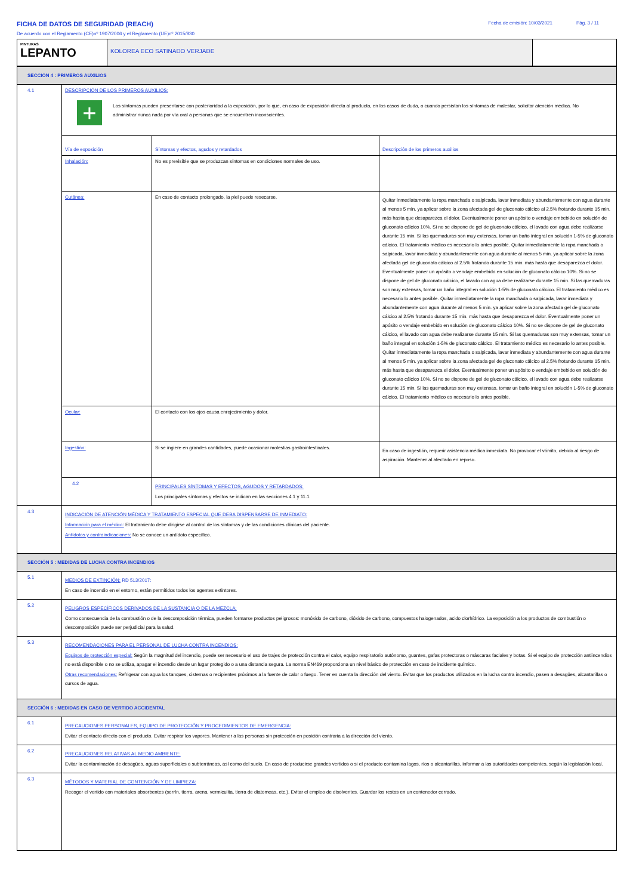FICHA DE DATOS DE SEGURIDAD (REACH)
De acuerdo con el Reglamento (CE)nº 1907/2006 y el Reglamento (UE)nº 2015/830
Fecha de emisión: 10/03/2021 Pág. 3 / 11
| PINTURAS LEPANTO | KOLOREA ECO SATINADO VERJADE | |
| SECCIÓN 4 : PRIMEROS AUXILIOS | | | |
| 4.1 | DESCRIPCIÓN DE LOS PRIMEROS AUXILIOS: + Los síntomas pueden presentarse con posterioridad a la exposición, por lo que, en caso de exposición directa al producto, en los casos de duda, o cuando persistan los síntomas de malestar, solicitar atención médica. No administrar nunca nada por vía oral a personas que se encuentren inconscientes. | | |
| | Vía de exposición | Síntomas y efectos, agudos y retardados | Descripción de los primeros auxilios |
| | Inhalación: | No es previsible que se produzcan síntomas en condiciones normales de uso. | |
| | Cutánea: | En caso de contacto prolongado, la piel puede resecarse. | Quitar inmediatamente la ropa manchada o salpicada, lavar inmediata y abundantemente con agua durante al menos 5 min. ya aplicar sobre la zona afectada gel de gluconato cálcico al 2.5% frotando durante 15 min. más hasta que desaparezca el dolor. Eventualmente poner un apósito o vendaje embebido en solución de gluconato cálcico 10%. Si no se dispone de gel de gluconato cálcico, el lavado con agua debe realizarse durante 15 min. Si las quemaduras son muy extensas, tomar un baño integral en solución 1-5% de gluconato cálcico. El tratamiento médico es necesario lo antes posible. Quitar inmediatamente la ropa manchada o salpicada, lavar inmediata y abundantemente con agua durante al menos 5 min. ya aplicar sobre la zona afectada gel de gluconato cálcico al 2.5% frotando durante 15 min. más hasta que desaparezca el dolor. Eventualmente poner un apósito o vendaje embebido en solución de gluconato cálcico 10%. Si no se dispone de gel de gluconato cálcico, el lavado con agua debe realizarse durante 15 min. Si las quemaduras son muy extensas, tomar un baño integral en solución 1-5% de gluconato cálcico. El tratamiento médico es necesario lo antes posible. Quitar inmediatamente la ropa manchada o salpicada, lavar inmediata y abundantemente con agua durante al menos 5 min. ya aplicar sobre la zona afectada gel de gluconato cálcico al 2.5% frotando durante 15 min. más hasta que desaparezca el dolor. Eventualmente poner un apósito o vendaje embebido en solución de gluconato cálcico 10%. Si no se dispone de gel de gluconato cálcico, el lavado con agua debe realizarse durante 15 min. Si las quemaduras son muy extensas, tomar un baño integral en solución 1-5% de gluconato cálcico. El tratamiento médico es necesario lo antes posible. Quitar inmediatamente la ropa manchada o salpicada, lavar inmediata y abundantemente con agua durante al menos 5 min. ya aplicar sobre la zona afectada gel de gluconato cálcico al 2.5% frotando durante 15 min. más hasta que desaparezca el dolor. Eventualmente poner un apósito o vendaje embebido en solución de gluconato cálcico 10%. Si no se dispone de gel de gluconato cálcico, el lavado con agua debe realizarse durante 15 min. Si las quemaduras son muy extensas, tomar un baño integral en solución 1-5% de gluconato cálcico. El tratamiento médico es necesario lo antes posible. |
| | Ocular: | El contacto con los ojos causa enrojecimiento y dolor. | |
| | Ingestión: | Si se ingiere en grandes cantidades, puede ocasionar molestias gastrointestinales. | En caso de ingestión, requerir asistencia médica inmediata. No provocar el vómito, debido al riesgo de aspiración. Mantener al afectado en reposo. |
| | 4.2 | PRINCIPALES SÍNTOMAS Y EFECTOS, AGUDOS Y RETARDADOS: Los principales síntomas y efectos se indican en las secciones 4.1 y 11.1 | |
| 4.3 | INDICACIÓN DE ATENCIÓN MÉDICA Y TRATAMIENTO ESPECIAL QUE DEBA DISPENSARSE DE INMEDIATO: Información para el médico: El tratamiento debe dirigirse al control de los síntomas y de las condiciones clínicas del paciente. Antídotos y contraindicaciones: No se conoce un antídoto específico. | | |
| SECCIÓN 5 : MEDIDAS DE LUCHA CONTRA INCENDIOS | | | |
| 5.1 | MEDIOS DE EXTINCIÓN: RD 513/2017: En caso de incendio en el entorno, están permitidos todos los agentes extintores. | | |
| 5.2 | PELIGROS ESPECÍFICOS DERIVADOS DE LA SUSTANCIA O DE LA MEZCLA: Como consecuencia de la combustión o de la descomposición térmica, pueden formarse productos peligrosos: monóxido de carbono, dióxido de carbono, compuestos halogenados, acido clorhídrico. La exposición a los productos de combustión o descomposición puede ser perjudicial para la salud. | | |
| 5.3 | RECOMENDACIONES PARA EL PERSONAL DE LUCHA CONTRA INCENDIOS: Equipos de protección especial: Según la magnitud del incendio, puede ser necesario el uso de trajes de protección contra el calor, equipo respiratorio autónomo, guantes, gafas protectoras o máscaras faciales y botas. Si el equipo de protección antiincendios no está disponible o no se utiliza, apagar el incendio desde un lugar protegido o a una distancia segura. La norma EN469 proporciona un nivel básico de protección en caso de incidente químico. Otras recomendaciones: Refrigerar con agua los tanques, cisternas o recipientes próximos a la fuente de calor o fuego. Tener en cuenta la dirección del viento. Evitar que los productos utilizados en la lucha contra incendio, pasen a desagües, alcantarillas o cursos de agua. | | |
| SECCIÓN 6 : MEDIDAS EN CASO DE VERTIDO ACCIDENTAL | | | |
| 6.1 | PRECAUCIONES PERSONALES, EQUIPO DE PROTECCIÓN Y PROCEDIMIENTOS DE EMERGENCIA: Evitar el contacto directo con el producto. Evitar respirar los vapores. Mantener a las personas sin protección en posición contraria a la dirección del viento. | | |
| 6.2 | PRECAUCIONES RELATIVAS AL MEDIO AMBIENTE: Evitar la contaminación de desagües, aguas superficiales o subterráneas, así como del suelo. En caso de producirse grandes vertidos o si el producto contamina lagos, ríos o alcantarillas, informar a las autoridades competentes, según la legislación local. | | |
| 6.3 | MÉTODOS Y MATERIAL DE CONTENCIÓN Y DE LIMPIEZA: Recoger el vertido con materiales absorbentes (serrín, tierra, arena, vermiculita, tierra de diatomeas, etc.). Evitar el empleo de disolventes. Guardar los restos en un contenedor cerrado. | | |